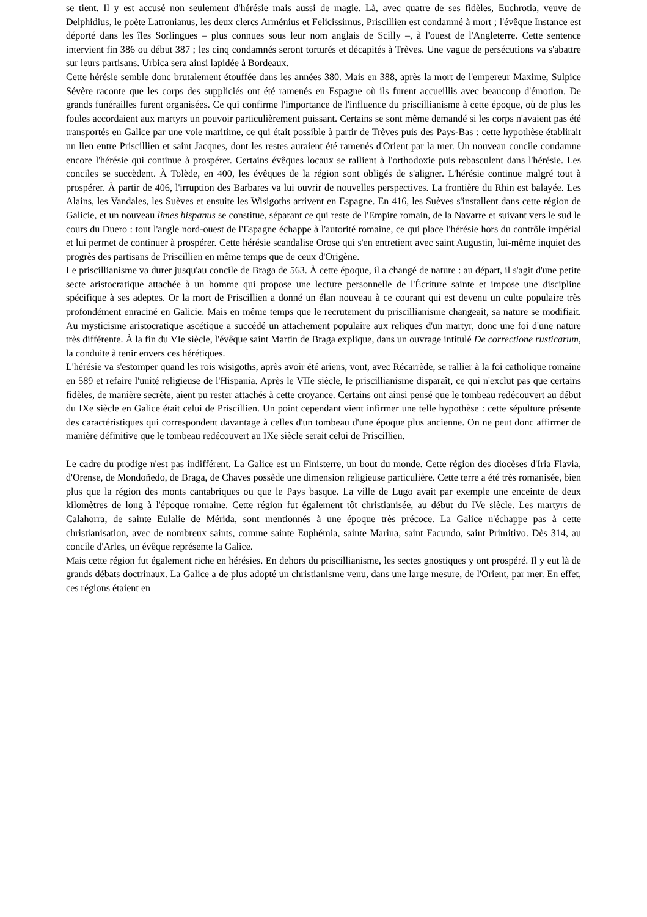se tient. Il y est accusé non seulement d'hérésie mais aussi de magie. Là, avec quatre de ses fidèles, Euchrotia, veuve de Delphidius, le poète Latronianus, les deux clercs Arménius et Felicissimus, Priscillien est condamné à mort ; l'évêque Instance est déporté dans les îles Sorlingues – plus connues sous leur nom anglais de Scilly –, à l'ouest de l'Angleterre. Cette sentence intervient fin 386 ou début 387 ; les cinq condamnés seront torturés et décapités à Trèves. Une vague de persécutions va s'abattre sur leurs partisans. Urbica sera ainsi lapidée à Bordeaux.
Cette hérésie semble donc brutalement étouffée dans les années 380. Mais en 388, après la mort de l'empereur Maxime, Sulpice Sévère raconte que les corps des suppliciés ont été ramenés en Espagne où ils furent accueillis avec beaucoup d'émotion. De grands funérailles furent organisées. Ce qui confirme l'importance de l'influence du priscillianisme à cette époque, où de plus les foules accordaient aux martyrs un pouvoir particulièrement puissant. Certains se sont même demandé si les corps n'avaient pas été transportés en Galice par une voie maritime, ce qui était possible à partir de Trèves puis des Pays-Bas : cette hypothèse établirait un lien entre Priscillien et saint Jacques, dont les restes auraient été ramenés d'Orient par la mer. Un nouveau concile condamne encore l'hérésie qui continue à prospérer. Certains évêques locaux se rallient à l'orthodoxie puis rebasculent dans l'hérésie. Les conciles se succèdent. À Tolède, en 400, les évêques de la région sont obligés de s'aligner. L'hérésie continue malgré tout à prospérer. À partir de 406, l'irruption des Barbares va lui ouvrir de nouvelles perspectives. La frontière du Rhin est balayée. Les Alains, les Vandales, les Suèves et ensuite les Wisigoths arrivent en Espagne. En 416, les Suèves s'installent dans cette région de Galicie, et un nouveau limes hispanus se constitue, séparant ce qui reste de l'Empire romain, de la Navarre et suivant vers le sud le cours du Duero : tout l'angle nord-ouest de l'Espagne échappe à l'autorité romaine, ce qui place l'hérésie hors du contrôle impérial et lui permet de continuer à prospérer. Cette hérésie scandalise Orose qui s'en entretient avec saint Augustin, lui-même inquiet des progrès des partisans de Priscillien en même temps que de ceux d'Origène.
Le priscillianisme va durer jusqu'au concile de Braga de 563. À cette époque, il a changé de nature : au départ, il s'agit d'une petite secte aristocratique attachée à un homme qui propose une lecture personnelle de l'Écriture sainte et impose une discipline spécifique à ses adeptes. Or la mort de Priscillien a donné un élan nouveau à ce courant qui est devenu un culte populaire très profondément enraciné en Galicie. Mais en même temps que le recrutement du priscillianisme changeait, sa nature se modifiait. Au mysticisme aristocratique ascétique a succédé un attachement populaire aux reliques d'un martyr, donc une foi d'une nature très différente. À la fin du VIe siècle, l'évêque saint Martin de Braga explique, dans un ouvrage intitulé De correctione rusticarum, la conduite à tenir envers ces hérétiques.
L'hérésie va s'estomper quand les rois wisigoths, après avoir été ariens, vont, avec Récarrède, se rallier à la foi catholique romaine en 589 et refaire l'unité religieuse de l'Hispania. Après le VIIe siècle, le priscillianisme disparaît, ce qui n'exclut pas que certains fidèles, de manière secrète, aient pu rester attachés à cette croyance. Certains ont ainsi pensé que le tombeau redécouvert au début du IXe siècle en Galice était celui de Priscillien. Un point cependant vient infirmer une telle hypothèse : cette sépulture présente des caractéristiques qui correspondent davantage à celles d'un tombeau d'une époque plus ancienne. On ne peut donc affirmer de manière définitive que le tombeau redécouvert au IXe siècle serait celui de Priscillien.
Le cadre du prodige n'est pas indifférent. La Galice est un Finisterre, un bout du monde. Cette région des diocèses d'Iria Flavia, d'Orense, de Mondoñedo, de Braga, de Chaves possède une dimension religieuse particulière. Cette terre a été très romanisée, bien plus que la région des monts cantabriques ou que le Pays basque. La ville de Lugo avait par exemple une enceinte de deux kilomètres de long à l'époque romaine. Cette région fut également tôt christianisée, au début du IVe siècle. Les martyrs de Calahorra, de sainte Eulalie de Mérida, sont mentionnés à une époque très précoce. La Galice n'échappe pas à cette christianisation, avec de nombreux saints, comme sainte Euphémia, sainte Marina, saint Facundo, saint Primitivo. Dès 314, au concile d'Arles, un évêque représente la Galice.
Mais cette région fut également riche en hérésies. En dehors du priscillianisme, les sectes gnostiques y ont prospéré. Il y eut là de grands débats doctrinaux. La Galice a de plus adopté un christianisme venu, dans une large mesure, de l'Orient, par mer. En effet, ces régions étaient en